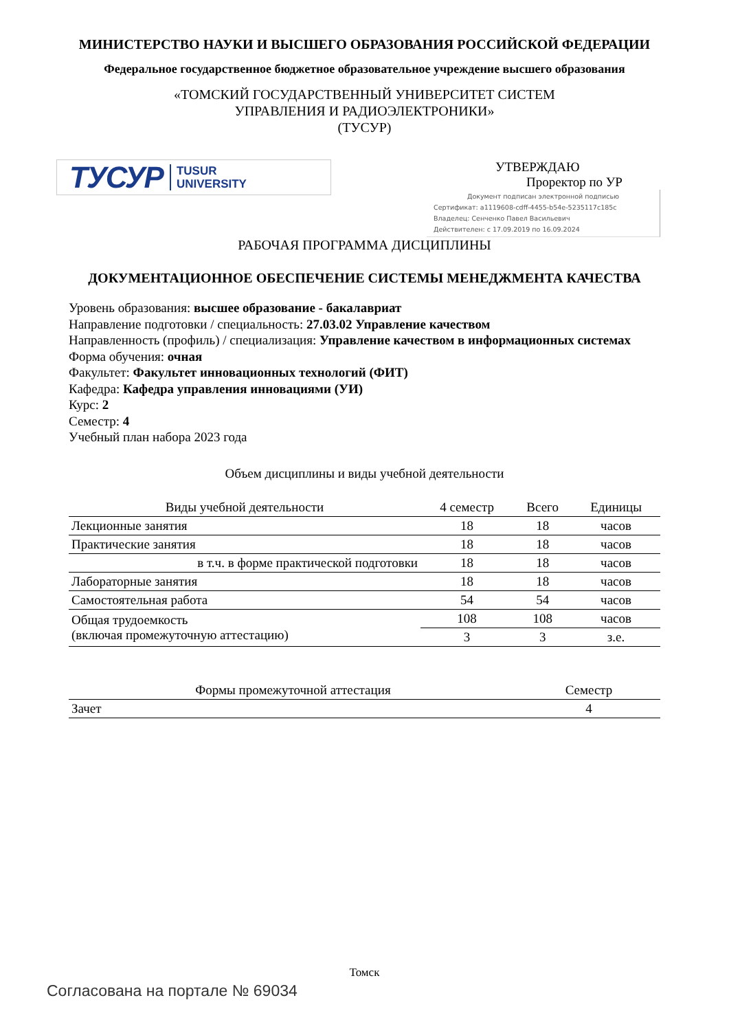МИНИСТЕРСТВО НАУКИ И ВЫСШЕГО ОБРАЗОВАНИЯ РОССИЙСКОЙ ФЕДЕРАЦИИ
Федеральное государственное бюджетное образовательное учреждение высшего образования
«ТОМСКИЙ ГОСУДАРСТВЕННЫЙ УНИВЕРСИТЕТ СИСТЕМ
УПРАВЛЕНИЯ И РАДИОЭЛЕКТРОНИКИ»
(ТУСУР)
ТУСУР TUSUR
UNIVERSITY
УТВЕРЖДАЮ
Проректор по УР
Документ подписан электронной подписью
Сертификат: a1119608-cdff-4455-b54e-5235117c185c
Владелец: Сенченко Павел Васильевич
Действителен: с 17.09.2019 по 16.09.2024
РАБОЧАЯ ПРОГРАММА ДИСЦИПЛИНЫ
ДОКУМЕНТАЦИОННОЕ ОБЕСПЕЧЕНИЕ СИСТЕМЫ МЕНЕДЖМЕНТА КАЧЕСТВА
Уровень образования: высшее образование - бакалавриат
Направление подготовки / специальность: 27.03.02 Управление качеством
Направленность (профиль) / специализация: Управление качеством в информационных системах
Форма обучения: очная
Факультет: Факультет инновационных технологий (ФИТ)
Кафедра: Кафедра управления инновациями (УИ)
Курс: 2
Семестр: 4
Учебный план набора 2023 года
Объем дисциплины и виды учебной деятельности
| Виды учебной деятельности | 4 семестр | Всего | Единицы |
| --- | --- | --- | --- |
| Лекционные занятия | 18 | 18 | часов |
| Практические занятия | 18 | 18 | часов |
| в т.ч. в форме практической подготовки | 18 | 18 | часов |
| Лабораторные занятия | 18 | 18 | часов |
| Самостоятельная работа | 54 | 54 | часов |
| Общая трудоемкость (включая промежуточную аттестацию) | 108 | 108 | часов |
| | 3 | 3 | з.е. |
| Формы промежуточной аттестация | Семестр |
| --- | --- |
| Зачет | 4 |
Томск
Согласована на портале № 69034